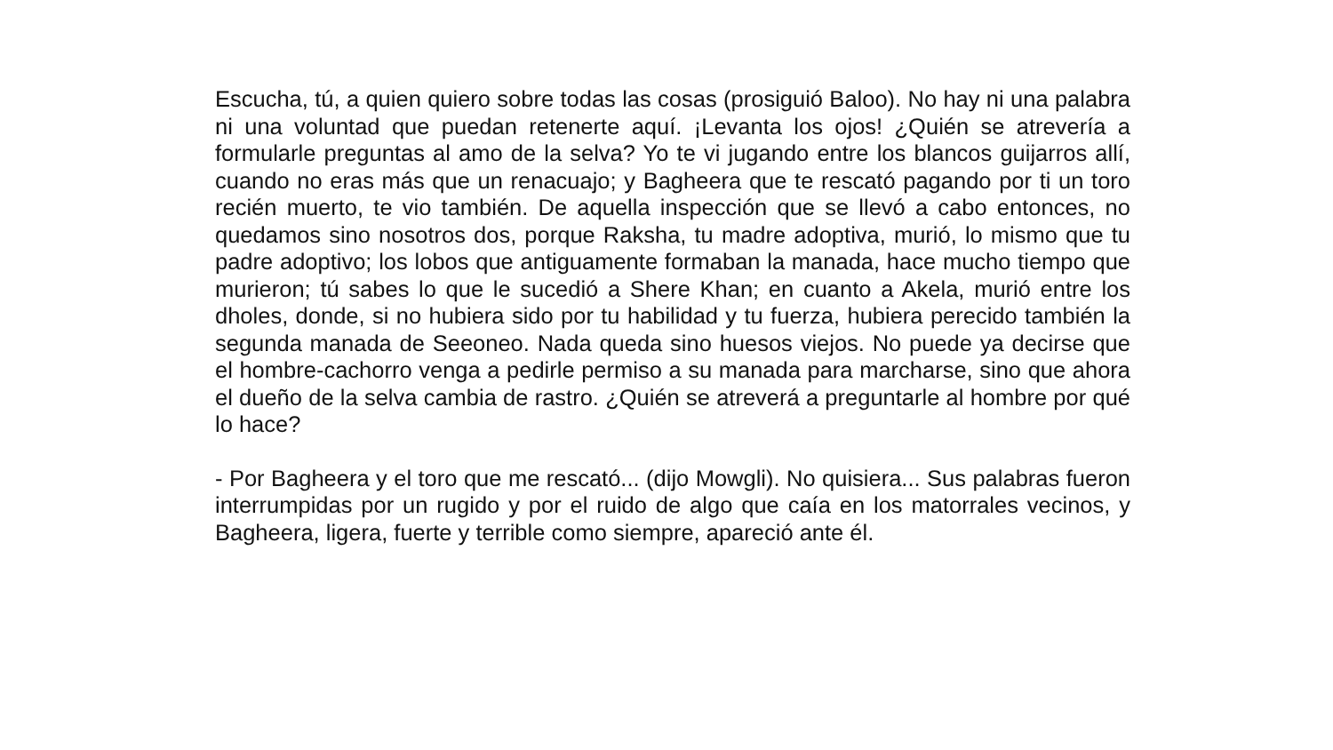Escucha, tú, a quien quiero sobre todas las cosas (prosiguió Baloo). No hay ni una palabra ni una voluntad que puedan retenerte aquí. ¡Levanta los ojos! ¿Quién se atrevería a formularle preguntas al amo de la selva? Yo te vi jugando entre los blancos guijarros allí, cuando no eras más que un renacuajo; y Bagheera que te rescató pagando por ti un toro recién muerto, te vio también. De aquella inspección que se llevó a cabo entonces, no quedamos sino nosotros dos, porque Raksha, tu madre adoptiva, murió, lo mismo que tu padre adoptivo; los lobos que antiguamente formaban la manada, hace mucho tiempo que murieron; tú sabes lo que le sucedió a Shere Khan; en cuanto a Akela, murió entre los dholes, donde, si no hubiera sido por tu habilidad y tu fuerza, hubiera perecido también la segunda manada de Seeoneo. Nada queda sino huesos viejos. No puede ya decirse que el hombre-cachorro venga a pedirle permiso a su manada para marcharse, sino que ahora el dueño de la selva cambia de rastro. ¿Quién se atreverá a preguntarle al hombre por qué lo hace?
- Por Bagheera y el toro que me rescató... (dijo Mowgli). No quisiera... Sus palabras fueron interrumpidas por un rugido y por el ruido de algo que caía en los matorrales vecinos, y Bagheera, ligera, fuerte y terrible como siempre, apareció ante él.